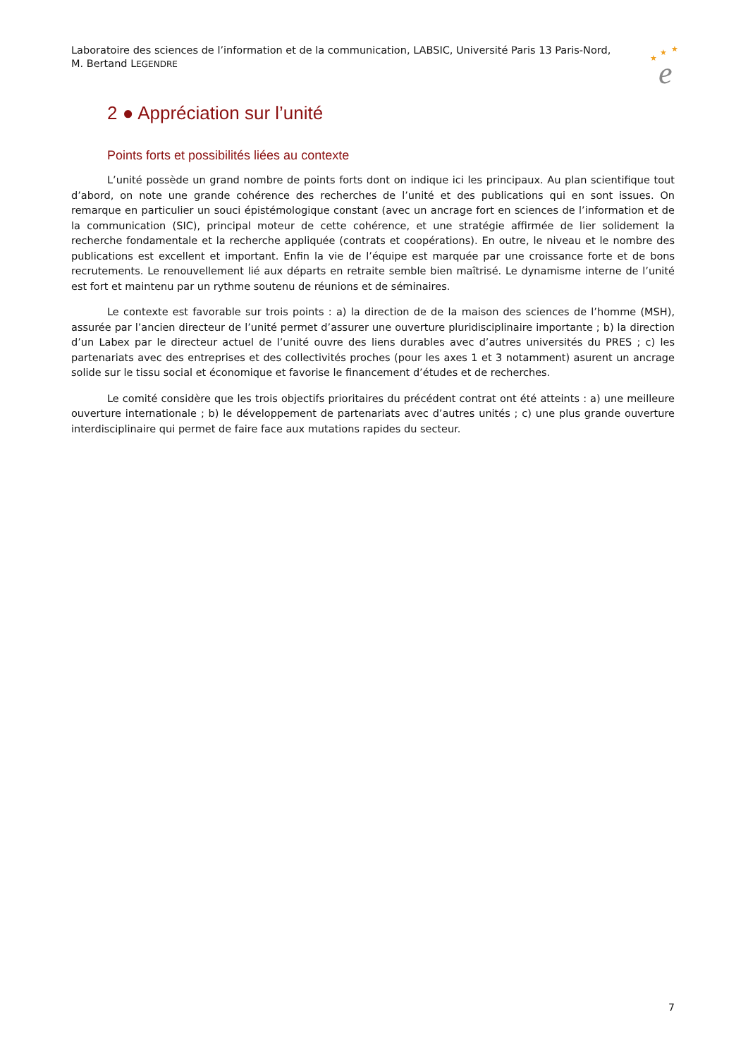Laboratoire des sciences de l’information et de la communication, LABSIC, Université Paris 13 Paris-Nord,
M. Bertand LEGENDRE
★
★
★
e
2 ● Appréciation sur l’unité
Points forts et possibilités liées au contexte
L’unité possède un grand nombre de points forts dont on indique ici les principaux. Au plan scientifique tout d’abord, on note une grande cohérence des recherches de l’unité et des publications qui en sont issues. On remarque en particulier un souci épistémologique constant (avec un ancrage fort en sciences de l’information et de la communication (SIC), principal moteur de cette cohérence, et une stratégie affirmée de lier solidement la recherche fondamentale et la recherche appliquée (contrats et coopérations). En outre, le niveau et le nombre des publications est excellent et important. Enfin la vie de l’équipe est marquée par une croissance forte et de bons recrutements. Le renouvellement lié aux départs en retraite semble bien maîtrisé. Le dynamisme interne de l’unité est fort et maintenu par un rythme soutenu de réunions et de séminaires.
Le contexte est favorable sur trois points : a) la direction de de la maison des sciences de l’homme (MSH), assurée par l’ancien directeur de l’unité permet d’assurer une ouverture pluridisciplinaire importante ; b) la direction d’un Labex par le directeur actuel de l’unité ouvre des liens durables avec d’autres universités du PRES ; c) les partenariats avec des entreprises et des collectivités proches (pour les axes 1 et 3 notamment) asurent un ancrage solide sur le tissu social et économique et favorise le financement d’études et de recherches.
Le comité considère que les trois objectifs prioritaires du précédent contrat ont été atteints : a) une meilleure ouverture internationale ; b) le développement de partenariats avec d’autres unités ; c) une plus grande ouverture interdisciplinaire qui permet de faire face aux mutations rapides du secteur.
7